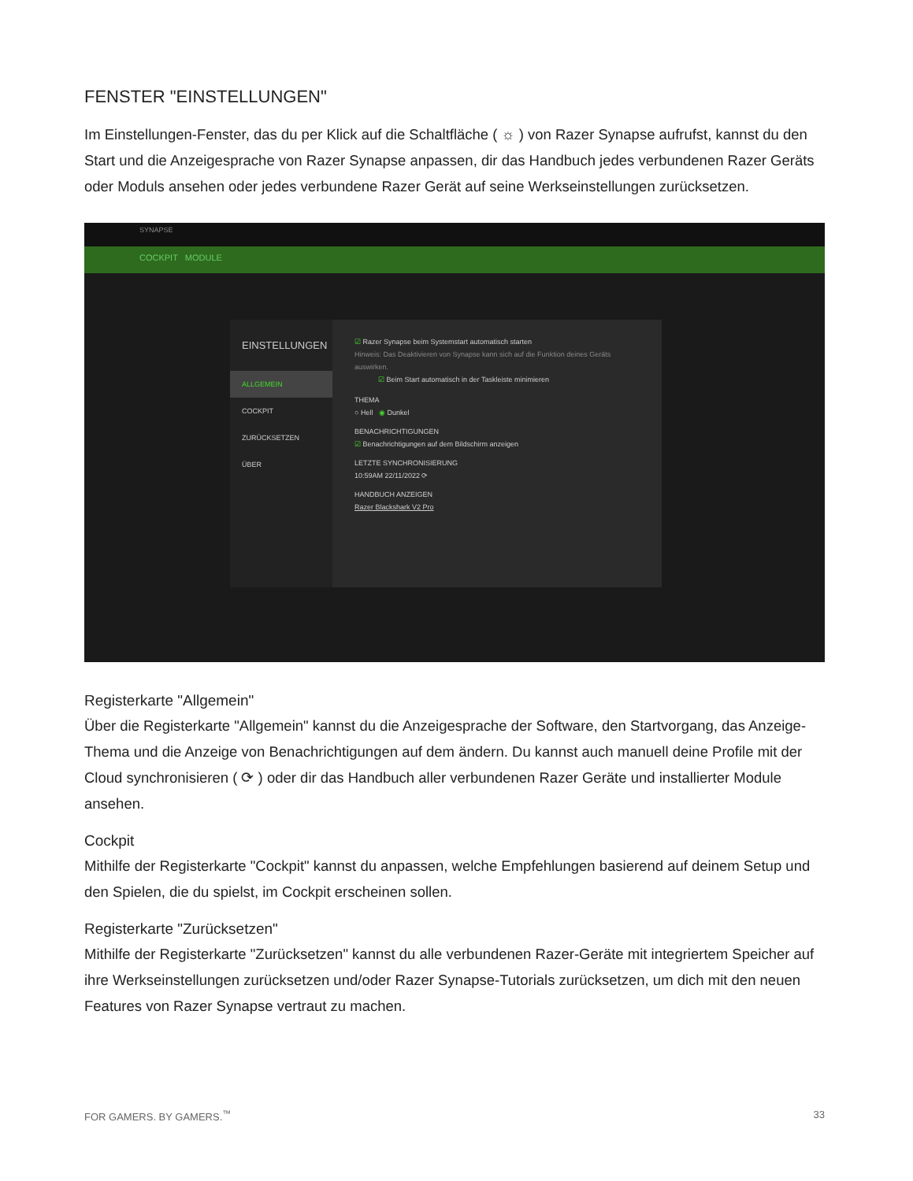FENSTER "EINSTELLUNGEN"
Im Einstellungen-Fenster, das du per Klick auf die Schaltfläche ( ☼ ) von Razer Synapse aufrufst, kannst du den Start und die Anzeigesprache von Razer Synapse anpassen, dir das Handbuch jedes verbundenen Razer Geräts oder Moduls ansehen oder jedes verbundene Razer Gerät auf seine Werkseinstellungen zurücksetzen.
SYNAPSE
COCKPIT MODULE
EINSTELLUNGEN
ALLGEMEIN
COCKPIT
ZURÜCKSETZEN
ÜBER
☑ Razer Synapse beim Systemstart automatisch starten
Hinweis: Das Deaktivieren von Synapse kann sich auf die Funktion deines Geräts auswirken.
☑ Beim Start automatisch in der Taskleiste minimieren
THEMA
○ Hell ◉ Dunkel
BENACHRICHTIGUNGEN
☑ Benachrichtigungen auf dem Bildschirm anzeigen
LETZTE SYNCHRONISIERUNG
10:59AM 22/11/2022 ⟳
HANDBUCH ANZEIGEN
Razer Blackshark V2 Pro
Registerkarte "Allgemein"
Über die Registerkarte "Allgemein" kannst du die Anzeigesprache der Software, den Startvorgang, das Anzeige-Thema und die Anzeige von Benachrichtigungen auf dem ändern. Du kannst auch manuell deine Profile mit der Cloud synchronisieren ( ⟳ ) oder dir das Handbuch aller verbundenen Razer Geräte und installierter Module ansehen.
Cockpit
Mithilfe der Registerkarte "Cockpit" kannst du anpassen, welche Empfehlungen basierend auf deinem Setup und den Spielen, die du spielst, im Cockpit erscheinen sollen.
Registerkarte "Zurücksetzen"
Mithilfe der Registerkarte "Zurücksetzen" kannst du alle verbundenen Razer-Geräte mit integriertem Speicher auf ihre Werkseinstellungen zurücksetzen und/oder Razer Synapse-Tutorials zurücksetzen, um dich mit den neuen Features von Razer Synapse vertraut zu machen.
FOR GAMERS. BY GAMERS.<sup>™</sup> 33